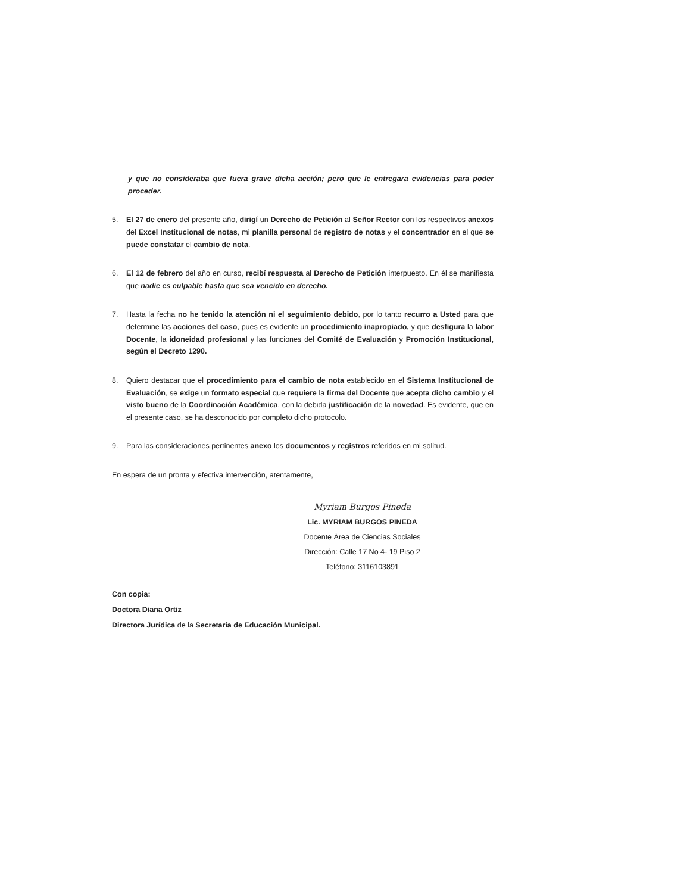y que no consideraba que fuera grave dicha acción; pero que le entregara evidencias para poder proceder.
5. El 27 de enero del presente año, dirigí un Derecho de Petición al Señor Rector con los respectivos anexos del Excel Institucional de notas, mi planilla personal de registro de notas y el concentrador en el que se puede constatar el cambio de nota.
6. El 12 de febrero del año en curso, recibí respuesta al Derecho de Petición interpuesto. En él se manifiesta que nadie es culpable hasta que sea vencido en derecho.
7. Hasta la fecha no he tenido la atención ni el seguimiento debido, por lo tanto recurro a Usted para que determine las acciones del caso, pues es evidente un procedimiento inapropiado, y que desfigura la labor Docente, la idoneidad profesional y las funciones del Comité de Evaluación y Promoción Institucional, según el Decreto 1290.
8. Quiero destacar que el procedimiento para el cambio de nota establecido en el Sistema Institucional de Evaluación, se exige un formato especial que requiere la firma del Docente que acepta dicho cambio y el visto bueno de la Coordinación Académica, con la debida justificación de la novedad. Es evidente, que en el presente caso, se ha desconocido por completo dicho protocolo.
9. Para las consideraciones pertinentes anexo los documentos y registros referidos en mi solitud.
En espera de un pronta y efectiva intervención, atentamente,
Myriam Burgos Pineda
Lic. MYRIAM BURGOS PINEDA
Docente Área de Ciencias Sociales
Dirección: Calle 17 No 4- 19 Piso 2
Teléfono: 3116103891
Con copia:
Doctora Diana Ortiz
Directora Jurídica de la Secretaría de Educación Municipal.